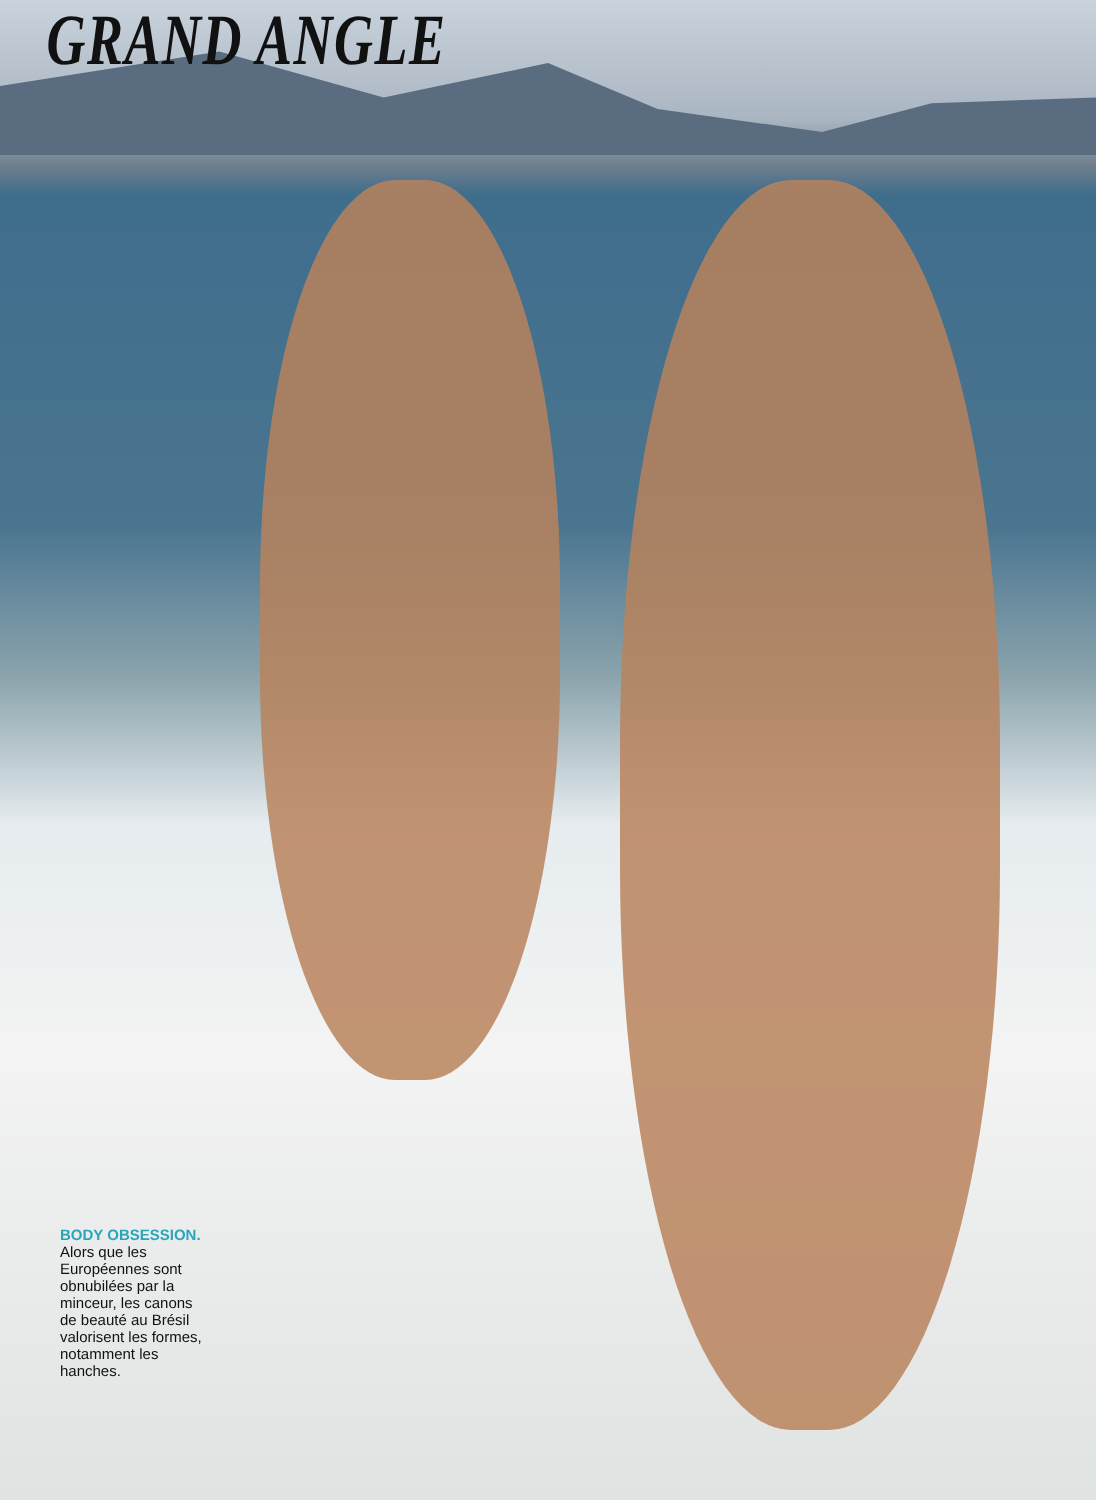GRAND ANGLE
BODY OBSESSION.
Alors que les Européennes sont obnubilées par la minceur, les canons de beauté au Brésil valorisent les formes, notamment les hanches.